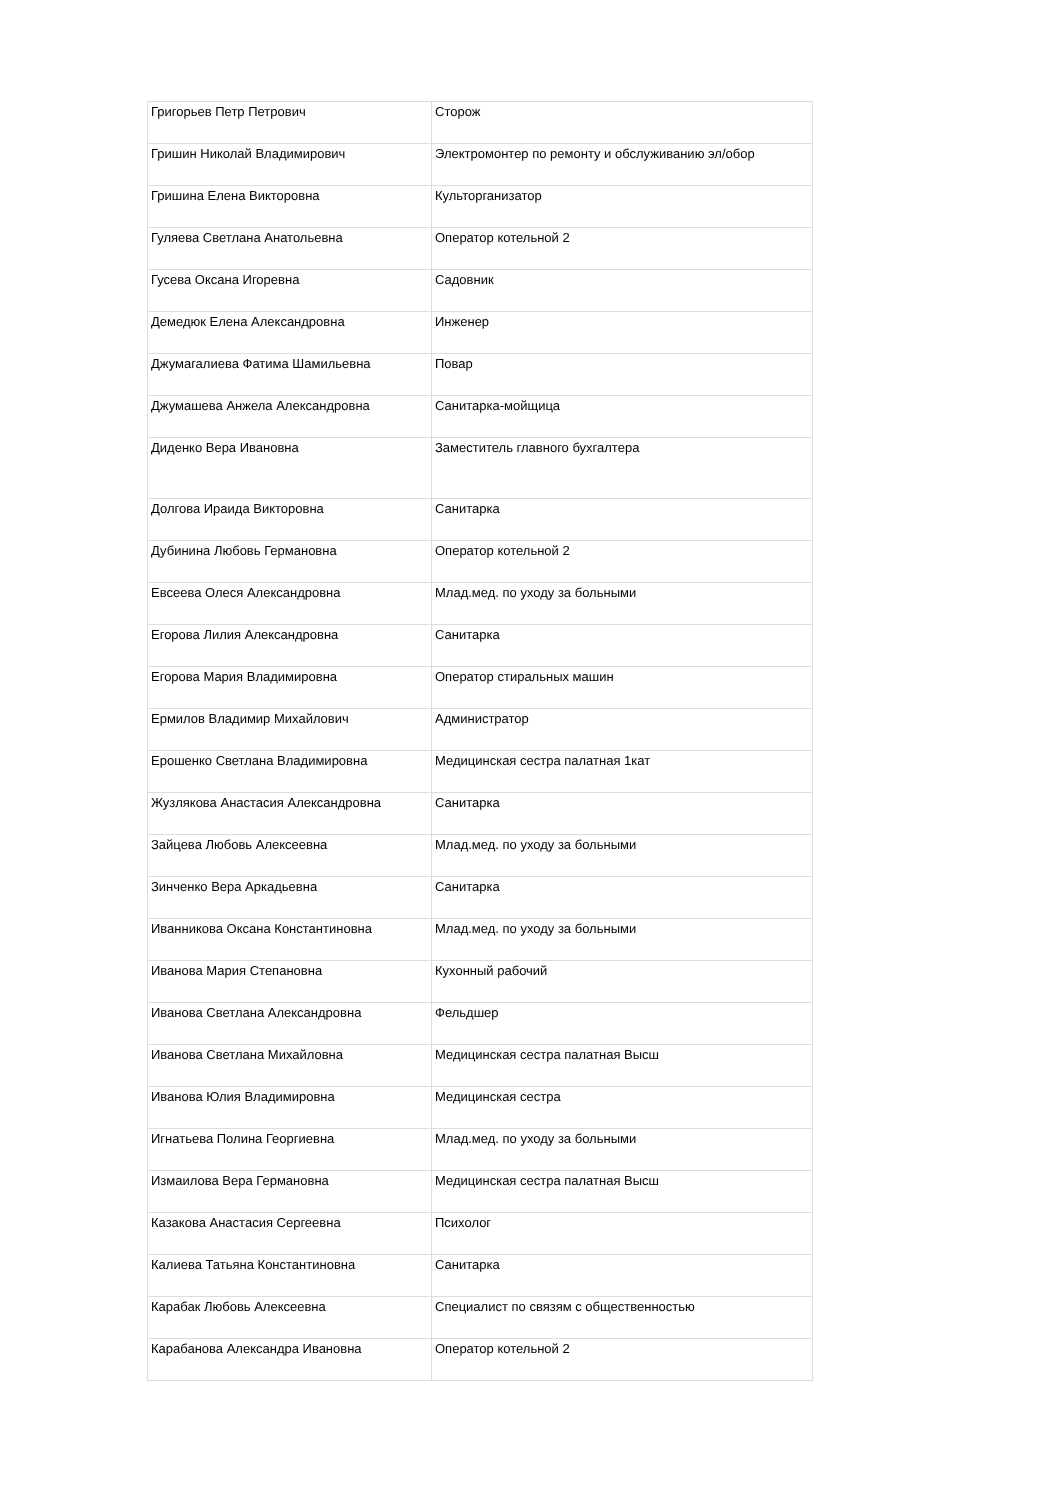| Григорьев Петр Петрович | Сторож |
| Гришин Николай Владимирович | Электромонтер по ремонту и обслуживанию эл/обор |
| Гришина Елена Викторовна | Культорганизатор |
| Гуляева Светлана Анатольевна | Оператор котельной 2 |
| Гусева Оксана Игоревна | Садовник |
| Демедюк Елена Александровна | Инженер |
| Джумагалиева Фатима Шамильевна | Повар |
| Джумашева Анжела Александровна | Санитарка-мойщица |
| Диденко Вера Ивановна | Заместитель главного бухгалтера |
| Долгова Ираида Викторовна | Санитарка |
| Дубинина Любовь Германовна | Оператор котельной 2 |
| Евсеева Олеся Александровна | Млад.мед. по уходу за больными |
| Егорова Лилия Александровна | Санитарка |
| Егорова Мария Владимировна | Оператор стиральных машин |
| Ермилов Владимир Михайлович | Администратор |
| Ерошенко Светлана Владимировна | Медицинская сестра палатная 1кат |
| Жузлякова Анастасия Александровна | Санитарка |
| Зайцева Любовь Алексеевна | Млад.мед. по уходу за больными |
| Зинченко Вера Аркадьевна | Санитарка |
| Иванникова Оксана Константиновна | Млад.мед. по уходу за больными |
| Иванова Мария Степановна | Кухонный рабочий |
| Иванова Светлана Александровна | Фельдшер |
| Иванова Светлана Михайловна | Медицинская сестра палатная Высш |
| Иванова Юлия Владимировна | Медицинская сестра |
| Игнатьева Полина Георгиевна | Млад.мед. по уходу за больными |
| Измаилова Вера Германовна | Медицинская сестра палатная Высш |
| Казакова Анастасия Сергеевна | Психолог |
| Калиева Татьяна Константиновна | Санитарка |
| Карабак Любовь Алексеевна | Специалист по связям с общественностью |
| Карабанова Александра Ивановна | Оператор котельной 2 |